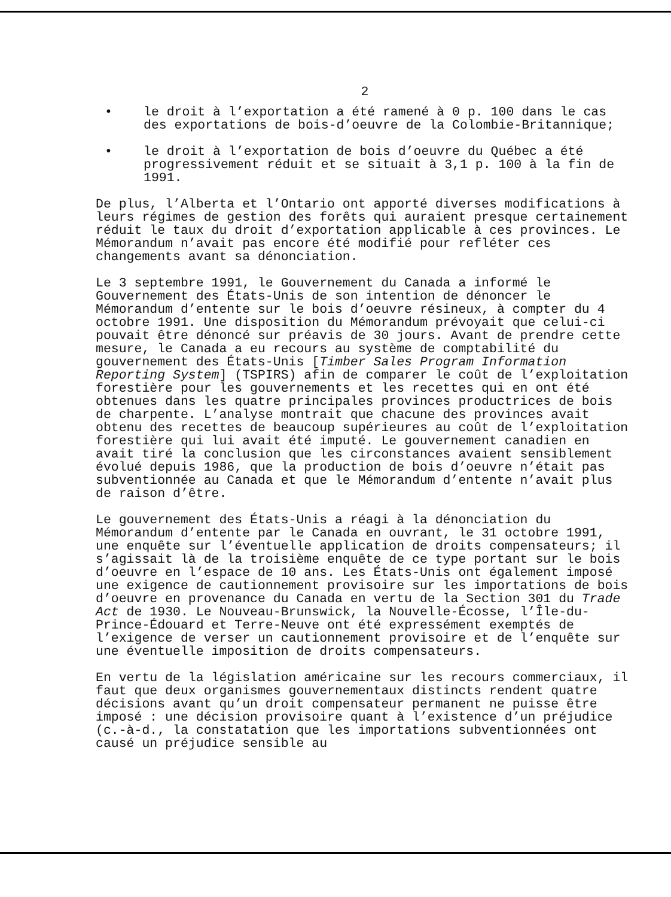2
• le droit à l’exportation a été ramené à 0 p. 100 dans le cas des exportations de bois-d’oeuvre de la Colombie-Britannique;
• le droit à l’exportation de bois d’oeuvre du Québec a été progressivement réduit et se situait à 3,1 p. 100 à la fin de 1991.
De plus, l’Alberta et l’Ontario ont apporté diverses modifications à leurs régimes de gestion des forêts qui auraient presque certainement réduit le taux du droit d’exportation applicable à ces provinces. Le Mémorandum n’avait pas encore été modifié pour refléter ces changements avant sa dénonciation.
Le 3 septembre 1991, le Gouvernement du Canada a informé le Gouvernement des États-Unis de son intention de dénoncer le Mémorandum d’entente sur le bois d’oeuvre résineux, à compter du 4 octobre 1991. Une disposition du Mémorandum prévoyait que celui-ci pouvait être dénoncé sur préavis de 30 jours. Avant de prendre cette mesure, le Canada a eu recours au système de comptabilité du gouvernement des États-Unis [Timber Sales Program Information Reporting System] (TSPIRS) afin de comparer le coût de l’exploitation forestière pour les gouvernements et les recettes qui en ont été obtenues dans les quatre principales provinces productrices de bois de charpente. L’analyse montrait que chacune des provinces avait obtenu des recettes de beaucoup supérieures au coût de l’exploitation forestière qui lui avait été imputé. Le gouvernement canadien en avait tiré la conclusion que les circonstances avaient sensiblement évolué depuis 1986, que la production de bois d’oeuvre n’était pas subventionnée au Canada et que le Mémorandum d’entente n’avait plus de raison d’être.
Le gouvernement des États-Unis a réagi à la dénonciation du Mémorandum d’entente par le Canada en ouvrant, le 31 octobre 1991, une enquête sur l’éventuelle application de droits compensateurs; il s’agissait là de la troisième enquête de ce type portant sur le bois d’oeuvre en l’espace de 10 ans. Les États-Unis ont également imposé une exigence de cautionnement provisoire sur les importations de bois d’oeuvre en provenance du Canada en vertu de la Section 301 du Trade Act de 1930. Le Nouveau-Brunswick, la Nouvelle-Écosse, l’Île-du-Prince-Édouard et Terre-Neuve ont été expressément exemptés de l’exigence de verser un cautionnement provisoire et de l’enquête sur une éventuelle imposition de droits compensateurs.
En vertu de la législation américaine sur les recours commerciaux, il faut que deux organismes gouvernementaux distincts rendent quatre décisions avant qu’un droit compensateur permanent ne puisse être imposé : une décision provisoire quant à l’existence d’un préjudice (c.-à-d., la constatation que les importations subventionnées ont causé un préjudice sensible au